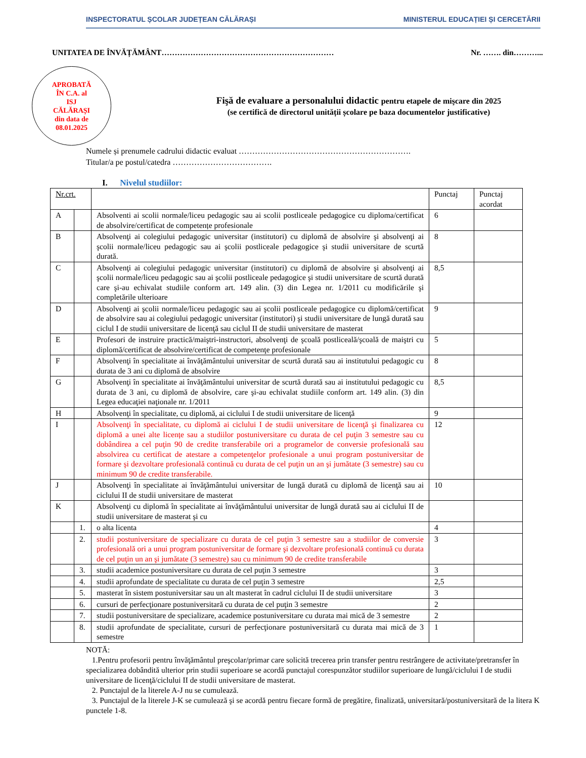INSPECTORATUL ȘCOLAR JUDEȚEAN CĂLĂRAȘI
MINISTERUL EDUCAȚIEI ȘI CERCETĂRII
UNITATEA DE ÎNVĂȚĂMÂNT…………………………………………………………
Nr. ……. din………...
APROBATĂ
ÎN C.A. al
ISJ
CĂLĂRAȘI
din data de
08.01.2025
Fişă de evaluare a personalului didactic pentru etapele de mişcare din 2025
(se certifică de directorul unității școlare pe baza documentelor justificative)
Numele și prenumele cadrului didactic evaluat ……………………………………………………….
Titular/a pe postul/catedra ……………………………….
I. Nivelul studiilor:
| Nr.crt. | | | Punctaj | Punctaj acordat |
| A | | Absolventi ai scolii normale/liceu pedagogic sau ai scolii postliceale pedagogice cu diploma/certificat de absolvire/certificat de competențe profesionale | 6 | |
| B | | Absolvenţi ai colegiului pedagogic universitar (institutori) cu diplomă de absolvire şi absolvenţi ai şcolii normale/liceu pedagogic sau ai şcolii postliceale pedagogice şi studii universitare de scurtă durată. | 8 | |
| C | | Absolvenţi ai colegiului pedagogic universitar (institutori) cu diplomă de absolvire şi absolvenţi ai şcolii normale/liceu pedagogic sau ai şcolii postliceale pedagogice şi studii universitare de scurtă durată care şi-au echivalat studiile conform art. 149 alin. (3) din Legea nr. 1/2011 cu modificările şi completările ulterioare | 8,5 | |
| D | | Absolvenţi ai şcolii normale/liceu pedagogic sau ai şcolii postliceale pedagogice cu diplomă/certificat de absolvire sau ai colegiului pedagogic universitar (institutori) şi studii universitare de lungă durată sau ciclul I de studii universitare de licenţă sau ciclul II de studii universitare de masterat | 9 | |
| E | | Profesori de instruire practică/maiştri-instructori, absolvenţi de şcoală postliceală/şcoală de maiştri cu diplomă/certificat de absolvire/certificat de competenţe profesionale | 5 | |
| F | | Absolvenţi în specialitate ai învăţământului universitar de scurtă durată sau ai institutului pedagogic cu durata de 3 ani cu diplomă de absolvire | 8 | |
| G | | Absolvenţi în specialitate ai învăţământului universitar de scurtă durată sau ai institutului pedagogic cu durata de 3 ani, cu diplomă de absolvire, care şi-au echivalat studiile conform art. 149 alin. (3) din Legea educaţiei naţionale nr. 1/2011 | 8,5 | |
| H | | Absolvenţi în specialitate, cu diplomă, ai ciclului I de studii universitare de licenţă | 9 | |
| I | | Absolvenţi în specialitate, cu diplomă ai ciclului I de studii universitare de licenţă şi finalizarea cu diplomă a unei alte licențe sau a studiilor postuniversitare cu durata de cel puţin 3 semestre sau cu dobândirea a cel puţin 90 de credite transferabile ori a programelor de conversie profesională sau absolvirea cu certificat de atestare a competenţelor profesionale a unui program postuniversitar de formare şi dezvoltare profesională continuă cu durata de cel puţin un an şi jumătate (3 semestre) sau cu minimum 90 de credite transferabile. | 12 | |
| J | | Absolvenţi în specialitate ai învăţământului universitar de lungă durată cu diplomă de licenţă sau ai ciclului II de studii universitare de masterat | 10 | |
| K | | Absolvenţi cu diplomă în specialitate ai învăţământului universitar de lungă durată sau ai ciclului II de studii universitare de masterat şi cu | | |
| | 1. | o alta licenta | 4 | |
| | 2. | studii postuniversitare de specializare cu durata de cel puţin 3 semestre sau a studiilor de conversie profesională ori a unui program postuniversitar de formare şi dezvoltare profesională continuă cu durata de cel puţin un an şi jumătate (3 semestre) sau cu minimum 90 de credite transferabile | 3 | |
| | 3. | studii academice postuniversitare cu durata de cel puţin 3 semestre | 3 | |
| | 4. | studii aprofundate de specialitate cu durata de cel puţin 3 semestre | 2,5 | |
| | 5. | masterat în sistem postuniversitar sau un alt masterat în cadrul ciclului II de studii universitare | 3 | |
| | 6. | cursuri de perfecţionare postuniversitară cu durata de cel puţin 3 semestre | 2 | |
| | 7. | studii postuniversitare de specializare, academice postuniversitare cu durata mai mică de 3 semestre | 2 | |
| | 8. | studii aprofundate de specialitate, cursuri de perfecţionare postuniversitară cu durata mai mică de 3 semestre | 1 | |
NOTĂ:
1.Pentru profesorii pentru învăţământul preşcolar/primar care solicită trecerea prin transfer pentru restrângere de activitate/pretransfer în specializarea dobândită ulterior prin studii superioare se acordă punctajul corespunzător studiilor superioare de lungă/ciclului I de studii universitare de licenţă/ciclului II de studii universitare de masterat.
2. Punctajul de la literele A-J nu se cumulează.
3. Punctajul de la literele J-K se cumulează şi se acordă pentru fiecare formă de pregătire, finalizată, universitară/postuniversitară de la litera K punctele 1-8.